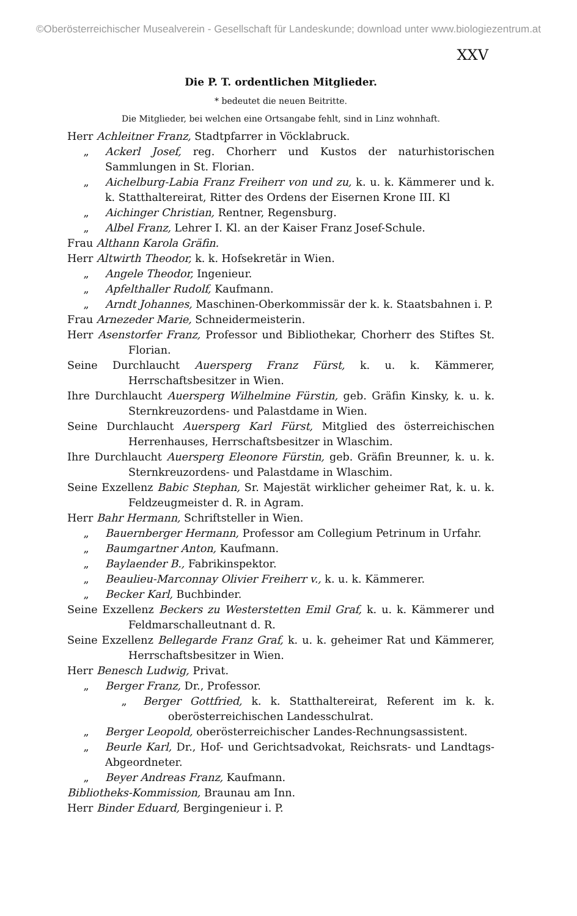©Oberösterreichischer Musealverein - Gesellschaft für Landeskunde; download unter www.biologiezentrum.at
XXV
Die P. T. ordentlichen Mitglieder.
* bedeutet die neuen Beitritte.
Die Mitglieder, bei welchen eine Ortsangabe fehlt, sind in Linz wohnhaft.
Herr Achleitner Franz, Stadtpfarrer in Vöcklabruck.
„ Ackerl Josef, reg. Chorherr und Kustos der naturhistorischen Sammlungen in St. Florian.
„ Aichelburg-Labia Franz Freiherr von und zu, k. u. k. Kämmerer und k. k. Statthaltereirat, Ritter des Ordens der Eisernen Krone III. Kl
„ Aichinger Christian, Rentner, Regensburg.
„ Albel Franz, Lehrer I. Kl. an der Kaiser Franz Josef-Schule.
Frau Althann Karola Gräfin.
Herr Altwirth Theodor, k. k. Hofsekretär in Wien.
„ Angele Theodor, Ingenieur.
„ Apfelthaller Rudolf, Kaufmann.
„ Arndt Johannes, Maschinen-Oberkommissär der k. k. Staatsbahnen i. P.
Frau Arnezeder Marie, Schneidermeisterin.
Herr Asenstorfer Franz, Professor und Bibliothekar, Chorherr des Stiftes St. Florian.
Seine Durchlaucht Auersperg Franz Fürst, k. u. k. Kämmerer, Herrschaftsbesitzer in Wien.
Ihre Durchlaucht Auersperg Wilhelmine Fürstin, geb. Gräfin Kinsky, k. u. k. Sternkreuzordens- und Palastdame in Wien.
Seine Durchlaucht Auersperg Karl Fürst, Mitglied des österreichischen Herrenhauses, Herrschaftsbesitzer in Wlaschim.
Ihre Durchlaucht Auersperg Eleonore Fürstin, geb. Gräfin Breunner, k. u. k. Sternkreuzordens- und Palastdame in Wlaschim.
Seine Exzellenz Babic Stephan, Sr. Majestät wirklicher geheimer Rat, k. u. k. Feldzeugmeister d. R. in Agram.
Herr Bahr Hermann, Schriftsteller in Wien.
„ Bauernberger Hermann, Professor am Collegium Petrinum in Urfahr.
„ Baumgartner Anton, Kaufmann.
„ Baylaender B., Fabrikinspektor.
„ Beaulieu-Marconnay Olivier Freiherr v., k. u. k. Kämmerer.
„ Becker Karl, Buchbinder.
Seine Exzellenz Beckers zu Westerstetten Emil Graf, k. u. k. Kämmerer und Feldmarschalleutnant d. R.
Seine Exzellenz Bellegarde Franz Graf, k. u. k. geheimer Rat und Kämmerer, Herrschaftsbesitzer in Wien.
Herr Benesch Ludwig, Privat.
„ Berger Franz, Dr., Professor.
„ Berger Gottfried, k. k. Statthaltereirat, Referent im k. k. oberösterreichischen Landesschulrat.
„ Berger Leopold, oberösterreichischer Landes-Rechnungsassistent.
„ Beurle Karl, Dr., Hof- und Gerichtsadvokat, Reichsrats- und Landtags-Abgeordneter.
„ Beyer Andreas Franz, Kaufmann.
Bibliotheks-Kommission, Braunau am Inn.
Herr Binder Eduard, Bergingenieur i. P.